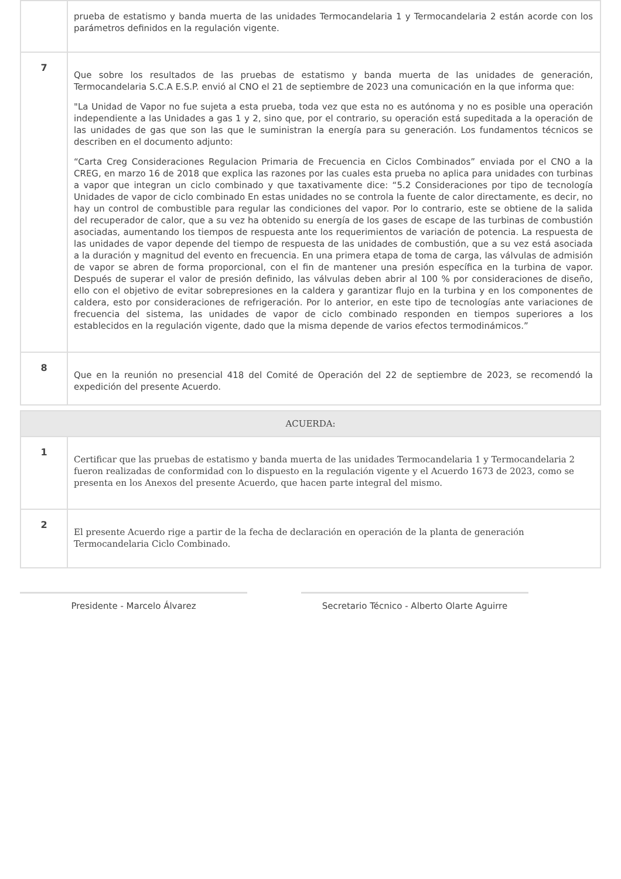| | prueba de estatismo y banda muerta de las unidades Termocandelaria 1 y Termocandelaria 2 están acorde con los parámetros definidos en la regulación vigente. |
| 7 | Que sobre los resultados de las pruebas de estatismo y banda muerta de las unidades de generación, Termocandelaria S.C.A E.S.P. envió al CNO el 21 de septiembre de 2023 una comunicación en la que informa que: "La Unidad de Vapor no fue sujeta a esta prueba, toda vez que esta no es autónoma y no es posible una operación independiente a las Unidades a gas 1 y 2, sino que, por el contrario, su operación está supeditada a la operación de las unidades de gas que son las que le suministran la energía para su generación. Los fundamentos técnicos se describen en el documento adjunto: “Carta Creg Consideraciones Regulacion Primaria de Frecuencia en Ciclos Combinados” enviada por el CNO a la CREG, en marzo 16 de 2018 que explica las razones por las cuales esta prueba no aplica para unidades con turbinas a vapor que integran un ciclo combinado y que taxativamente dice: “5.2 Consideraciones por tipo de tecnología Unidades de vapor de ciclo combinado En estas unidades no se controla la fuente de calor directamente, es decir, no hay un control de combustible para regular las condiciones del vapor. Por lo contrario, este se obtiene de la salida del recuperador de calor, que a su vez ha obtenido su energía de los gases de escape de las turbinas de combustión asociadas, aumentando los tiempos de respuesta ante los requerimientos de variación de potencia. La respuesta de las unidades de vapor depende del tiempo de respuesta de las unidades de combustión, que a su vez está asociada a la duración y magnitud del evento en frecuencia. En una primera etapa de toma de carga, las válvulas de admisión de vapor se abren de forma proporcional, con el fin de mantener una presión específica en la turbina de vapor. Después de superar el valor de presión definido, las válvulas deben abrir al 100 % por consideraciones de diseño, ello con el objetivo de evitar sobrepresiones en la caldera y garantizar flujo en la turbina y en los componentes de caldera, esto por consideraciones de refrigeración. Por lo anterior, en este tipo de tecnologías ante variaciones de frecuencia del sistema, las unidades de vapor de ciclo combinado responden en tiempos superiores a los establecidos en la regulación vigente, dado que la misma depende de varios efectos termodinámicos.” |
| 8 | Que en la reunión no presencial 418 del Comité de Operación del 22 de septiembre de 2023, se recomendó la expedición del presente Acuerdo. |
| ACUERDA: | |
| 1 | Certificar que las pruebas de estatismo y banda muerta de las unidades Termocandelaria 1 y Termocandelaria 2 fueron realizadas de conformidad con lo dispuesto en la regulación vigente y el Acuerdo 1673 de 2023, como se presenta en los Anexos del presente Acuerdo, que hacen parte integral del mismo. |
| 2 | El presente Acuerdo rige a partir de la fecha de declaración en operación de la planta de generación Termocandelaria Ciclo Combinado. |
Presidente - Marcelo Álvarez Secretario Técnico - Alberto Olarte Aguirre